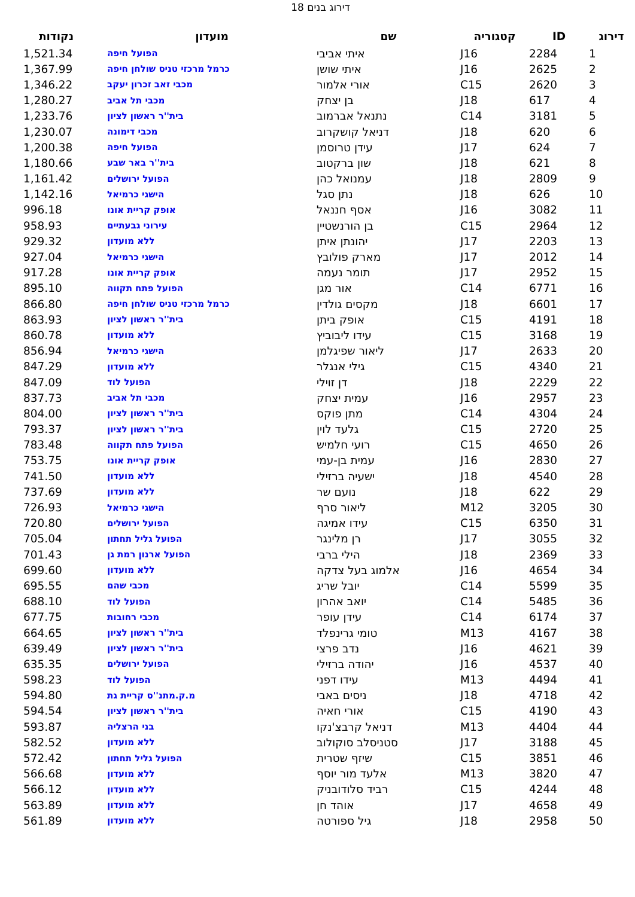דירוג בנים 18
| דירוג | ID | קטגוריה | שם | מועדון | נקודות |
| --- | --- | --- | --- | --- | --- |
| 1 | 2284 | J16 | איתי אביבי | הפועל חיפה | 1,521.34 |
| 2 | 2625 | J16 | איתי שושן | כרמל מרכזי טניס שולחן חיפה | 1,367.99 |
| 3 | 2620 | C15 | אורי אלמור | מכבי זאב זכרון יעקב | 1,346.22 |
| 4 | 617 | J18 | בן יצחק | מכבי תל אביב | 1,280.27 |
| 5 | 3181 | C14 | נתנאל אברמוב | בית''ר ראשון לציון | 1,233.76 |
| 6 | 620 | J18 | דניאל קושקרוב | מכבי דימונה | 1,230.07 |
| 7 | 624 | J17 | עידן טרוסמן | הפועל חיפה | 1,200.38 |
| 8 | 621 | J18 | שון ברקטוב | בית''ר באר שבע | 1,180.66 |
| 9 | 2809 | J18 | עמנואל כהן | הפועל ירושלים | 1,161.42 |
| 10 | 626 | J18 | נתן סגל | הישגי כרמיאל | 1,142.16 |
| 11 | 3082 | J16 | אסף חננאל | אופק קריית אונו | 996.18 |
| 12 | 2964 | C15 | בן הורנשטיין | עירוני גבעתיים | 958.93 |
| 13 | 2203 | J17 | יהונתן איתן | ללא מועדון | 929.32 |
| 14 | 2012 | J17 | מארק פולובץ | הישגי כרמיאל | 927.04 |
| 15 | 2952 | J17 | תומר נעמה | אופק קריית אונו | 917.28 |
| 16 | 6771 | C14 | אור מגן | הפועל פתח תקווה | 895.10 |
| 17 | 6601 | J18 | מקסים גולדין | כרמל מרכזי טניס שולחן חיפה | 866.80 |
| 18 | 4191 | C15 | אופק ביתן | בית''ר ראשון לציון | 863.93 |
| 19 | 3168 | C15 | עידו ליבוביץ | ללא מועדון | 860.78 |
| 20 | 2633 | J17 | ליאור שפיגלמן | הישגי כרמיאל | 856.94 |
| 21 | 4340 | C15 | גילי אנגלר | ללא מועדון | 847.29 |
| 22 | 2229 | J18 | דן זוילי | הפועל לוד | 847.09 |
| 23 | 2957 | J16 | עמית יצחק | מכבי תל אביב | 837.73 |
| 24 | 4304 | C14 | מתן פוקס | בית''ר ראשון לציון | 804.00 |
| 25 | 2720 | C15 | גלעד לוין | בית''ר ראשון לציון | 793.37 |
| 26 | 4650 | C15 | רועי חלמיש | הפועל פתח תקווה | 783.48 |
| 27 | 2830 | J16 | עמית בן-עמי | אופק קריית אונו | 753.75 |
| 28 | 4540 | J18 | ישעיה ברזילי | ללא מועדון | 741.50 |
| 29 | 622 | J18 | נועם שר | ללא מועדון | 737.69 |
| 30 | 3205 | M12 | ליאור סרף | הישגי כרמיאל | 726.93 |
| 31 | 6350 | C15 | עידו אמיגה | הפועל ירושלים | 720.80 |
| 32 | 3055 | J17 | רן מלינגר | הפועל גליל תחתון | 705.04 |
| 33 | 2369 | J18 | הילי ברבי | הפועל ארנון רמת גן | 701.43 |
| 34 | 4654 | J16 | אלמוג בעל צדקה | ללא מועדון | 699.60 |
| 35 | 5599 | C14 | יובל שריג | מכבי שהם | 695.55 |
| 36 | 5485 | C14 | יואב אהרון | הפועל לוד | 688.10 |
| 37 | 6174 | C14 | עידן עופר | מכבי רחובות | 677.75 |
| 38 | 4167 | M13 | טומי גרינפלד | בית''ר ראשון לציון | 664.65 |
| 39 | 4621 | J16 | נדב פרצי | בית''ר ראשון לציון | 639.49 |
| 40 | 4537 | J16 | יהודה ברזילי | הפועל ירושלים | 635.35 |
| 41 | 4494 | M13 | עידו דפני | הפועל לוד | 598.23 |
| 42 | 4718 | J18 | ניסים באבי | מ.ק.מתנ''ס קריית גת | 594.80 |
| 43 | 4190 | C15 | אורי חאיה | בית''ר ראשון לציון | 594.54 |
| 44 | 4404 | M13 | דניאל קרבצ'נקו | בני הרצליה | 593.87 |
| 45 | 3188 | J17 | סטניסלב סוקולוב | ללא מועדון | 582.52 |
| 46 | 3851 | C15 | שיזף שטרית | הפועל גליל תחתון | 572.42 |
| 47 | 3820 | M13 | אלעד מור יוסף | ללא מועדון | 566.68 |
| 48 | 4244 | C15 | רביד סלודובניק | ללא מועדון | 566.12 |
| 49 | 4658 | J17 | אוהד חן | ללא מועדון | 563.89 |
| 50 | 2958 | J18 | גיל ספורטה | ללא מועדון | 561.89 |